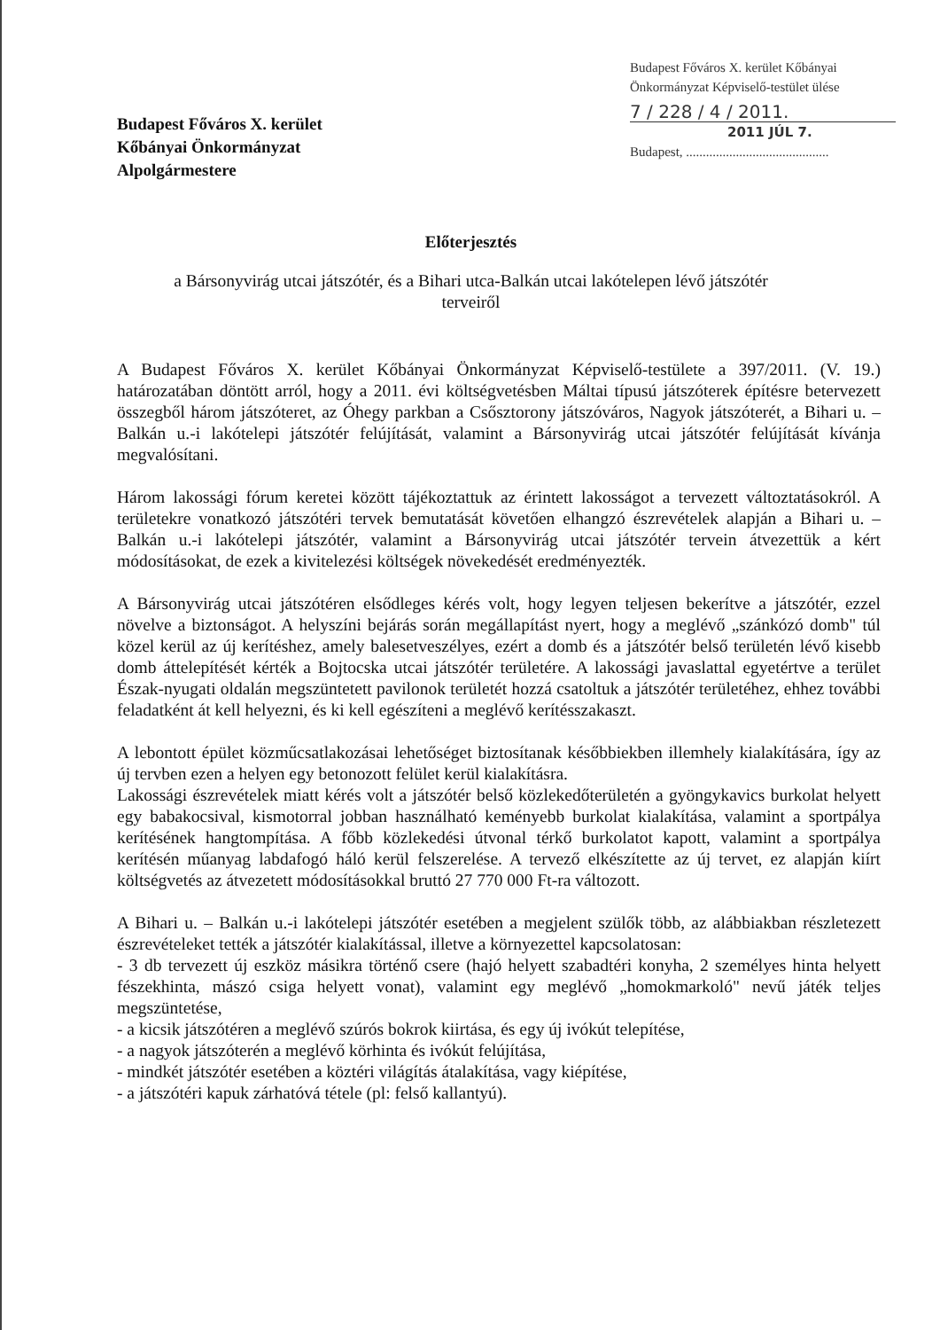Budapest Főváros X. kerület
Kőbányai Önkormányzat
Alpolgármestere
Budapest Főváros X. kerület Kőbányai
Önkormányzat Képviselő-testület ülése
7 / 228 / 4 / 2011.
2011 JÚL 7.
Budapest, ...........................................
Előterjesztés
a Bársonyvirág utcai játszótér, és a Bihari utca-Balkán utcai lakótelepen lévő játszótér
terveiről
A Budapest Főváros X. kerület Kőbányai Önkormányzat Képviselő-testülete a 397/2011. (V. 19.) határozatában döntött arról, hogy a 2011. évi költségvetésben Máltai típusú játszóterek építésre betervezett összegből három játszóteret, az Óhegy parkban a Csősztorony játszóváros, Nagyok játszóterét, a Bihari u. – Balkán u.-i lakótelepi játszótér felújítását, valamint a Bársonyvirág utcai játszótér felújítását kívánja megvalósítani.
Három lakossági fórum keretei között tájékoztattuk az érintett lakosságot a tervezett változtatásokról. A területekre vonatkozó játszótéri tervek bemutatását követően elhangzó észrevételek alapján a Bihari u. – Balkán u.-i lakótelepi játszótér, valamint a Bársonyvirág utcai játszótér tervein átvezettük a kért módosításokat, de ezek a kivitelezési költségek növekedését eredményezték.
A Bársonyvirág utcai játszótéren elsődleges kérés volt, hogy legyen teljesen bekerítve a játszótér, ezzel növelve a biztonságot. A helyszíni bejárás során megállapítást nyert, hogy a meglévő „szánkózó domb" túl közel kerül az új kerítéshez, amely balesetveszélyes, ezért a domb és a játszótér belső területén lévő kisebb domb áttelepítését kérték a Bojtocska utcai játszótér területére. A lakossági javaslattal egyetértve a terület Észak-nyugati oldalán megszüntetett pavilonok területét hozzá csatoltuk a játszótér területéhez, ehhez további feladatként át kell helyezni, és ki kell egészíteni a meglévő kerítésszakaszt.
A lebontott épület közműcsatlakozásai lehetőséget biztosítanak későbbiekben illemhely kialakítására, így az új tervben ezen a helyen egy betonozott felület kerül kialakításra.
Lakossági észrevételek miatt kérés volt a játszótér belső közlekedőterületén a gyöngykavics burkolat helyett egy babakocsival, kismotorral jobban használható keményebb burkolat kialakítása, valamint a sportpálya kerítésének hangtompítása. A főbb közlekedési útvonal térkő burkolatot kapott, valamint a sportpálya kerítésén műanyag labdafogó háló kerül felszerelése. A tervező elkészítette az új tervet, ez alapján kiírt költségvetés az átvezetett módosításokkal bruttó 27 770 000 Ft-ra változott.
A Bihari u. – Balkán u.-i lakótelepi játszótér esetében a megjelent szülők több, az alábbiakban részletezett észrevételeket tették a játszótér kialakítással, illetve a környezettel kapcsolatosan:
- 3 db tervezett új eszköz másikra történő csere (hajó helyett szabadtéri konyha, 2 személyes hinta helyett fészekhinta, mászó csiga helyett vonat), valamint egy meglévő „homokmarkoló" nevű játék teljes megszüntetése,
- a kicsik játszótéren a meglévő szúrós bokrok kiirtása, és egy új ivókút telepítése,
- a nagyok játszóterén a meglévő körhinta és ivókút felújítása,
- mindkét játszótér esetében a köztéri világítás átalakítása, vagy kiépítése,
- a játszótéri kapuk zárhatóvá tétele (pl: felső kallantyú).